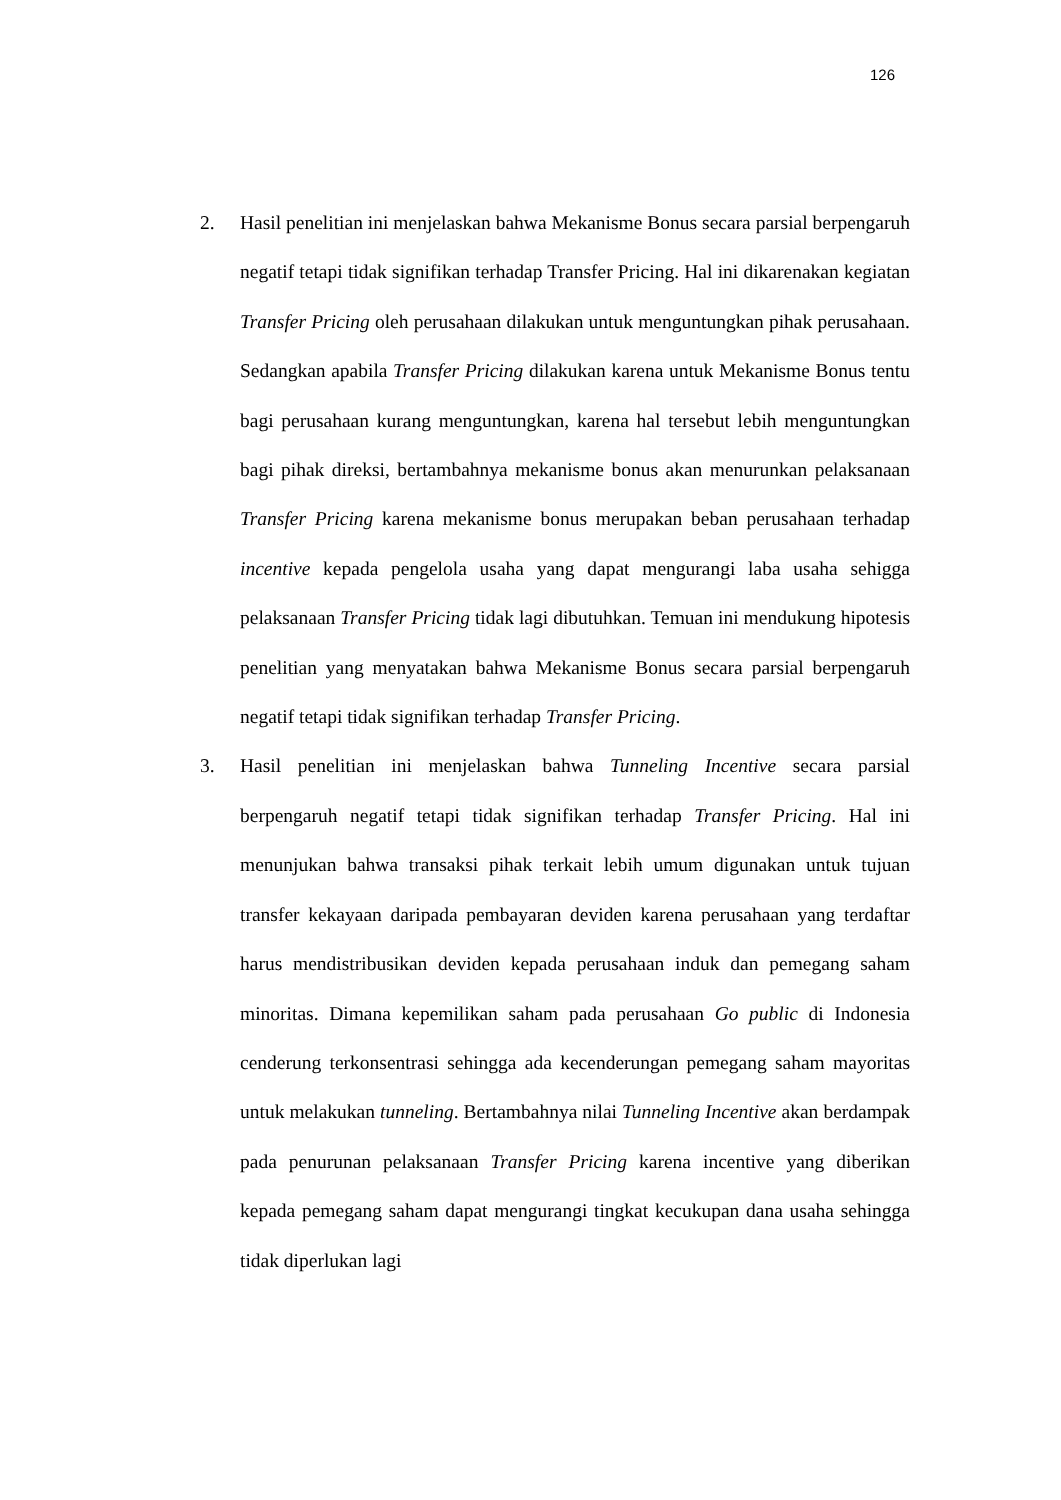126
2. Hasil penelitian ini menjelaskan bahwa Mekanisme Bonus secara parsial berpengaruh negatif tetapi tidak signifikan terhadap Transfer Pricing. Hal ini dikarenakan kegiatan Transfer Pricing oleh perusahaan dilakukan untuk menguntungkan pihak perusahaan. Sedangkan apabila Transfer Pricing dilakukan karena untuk Mekanisme Bonus tentu bagi perusahaan kurang menguntungkan, karena hal tersebut lebih menguntungkan bagi pihak direksi, bertambahnya mekanisme bonus akan menurunkan pelaksanaan Transfer Pricing karena mekanisme bonus merupakan beban perusahaan terhadap incentive kepada pengelola usaha yang dapat mengurangi laba usaha sehigga pelaksanaan Transfer Pricing tidak lagi dibutuhkan. Temuan ini mendukung hipotesis penelitian yang menyatakan bahwa Mekanisme Bonus secara parsial berpengaruh negatif tetapi tidak signifikan terhadap Transfer Pricing.
3. Hasil penelitian ini menjelaskan bahwa Tunneling Incentive secara parsial berpengaruh negatif tetapi tidak signifikan terhadap Transfer Pricing. Hal ini menunjukan bahwa transaksi pihak terkait lebih umum digunakan untuk tujuan transfer kekayaan daripada pembayaran deviden karena perusahaan yang terdaftar harus mendistribusikan deviden kepada perusahaan induk dan pemegang saham minoritas. Dimana kepemilikan saham pada perusahaan Go public di Indonesia cenderung terkonsentrasi sehingga ada kecenderungan pemegang saham mayoritas untuk melakukan tunneling. Bertambahnya nilai Tunneling Incentive akan berdampak pada penurunan pelaksanaan Transfer Pricing karena incentive yang diberikan kepada pemegang saham dapat mengurangi tingkat kecukupan dana usaha sehingga tidak diperlukan lagi